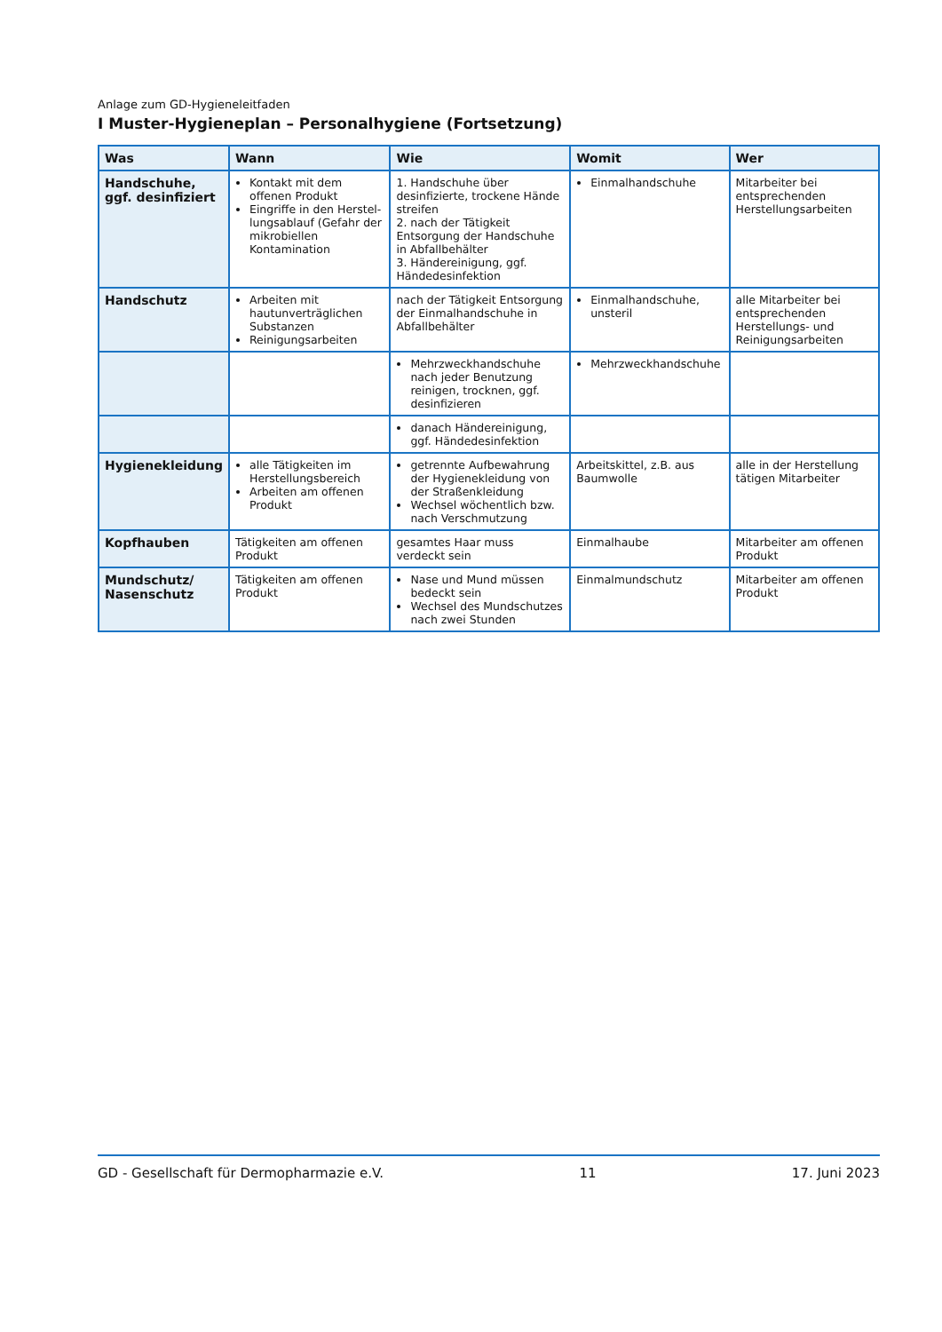Anlage zum GD-Hygieneleitfaden
I Muster-Hygieneplan – Personalhygiene (Fortsetzung)
| Was | Wann | Wie | Womit | Wer |
| --- | --- | --- | --- | --- |
| Handschuhe, ggf. desinfiziert | Kontakt mit dem offenen Produkt Eingriffe in den Herstel­lungsablauf (Gefahr der mikrobiellen Kontamina­tion | 1. Handschuhe über desinfizierte, trockene Hände streifen 2. nach der Tätigkeit Entsorgung der Handschuhe in Abfallbehälter 3. Händereinigung, ggf. Händedesinfektion | Einmalhandschuhe | Mitarbeiter bei entsprechenden Herstellungsarbeiten |
| Handschutz | Arbeiten mit hautunverträglichen Substanzen Reinigungsarbeiten | nach der Tätigkeit Entsorgung der Einmalhandschuhe in Abfallbehälter | Einmalhandschuhe, unsteril | alle Mitarbeiter bei entsprechenden Herstellungs- und Reinigungsarbeiten |
| | | Mehrzweckhandschuhe nach jeder Benutzung reinigen, trocknen, ggf. desinfizieren | Mehrzweckhandschuhe | |
| | | danach Händereinigung, ggf. Händedesinfektion | | |
| Hygienekleidung | alle Tätigkeiten im Herstellungsbereich Arbeiten am offenen Produkt | getrennte Aufbewahrung der Hygienekleidung von der Straßenkleidung Wechsel wöchentlich bzw. nach Verschmutzung | Arbeitskittel, z.B. aus Baumwolle | alle in der Herstellung tätigen Mitarbeiter |
| Kopfhauben | Tätigkeiten am offenen Produkt | gesamtes Haar muss verdeckt sein | Einmalhaube | Mitarbeiter am offenen Produkt |
| Mundschutz/ Nasenschutz | Tätigkeiten am offenen Produkt | Nase und Mund müssen bedeckt sein Wechsel des Mundschutzes nach zwei Stunden | Einmalmundschutz | Mitarbeiter am offenen Produkt |
GD - Gesellschaft für Dermopharmazie e.V. 11 17. Juni 2023